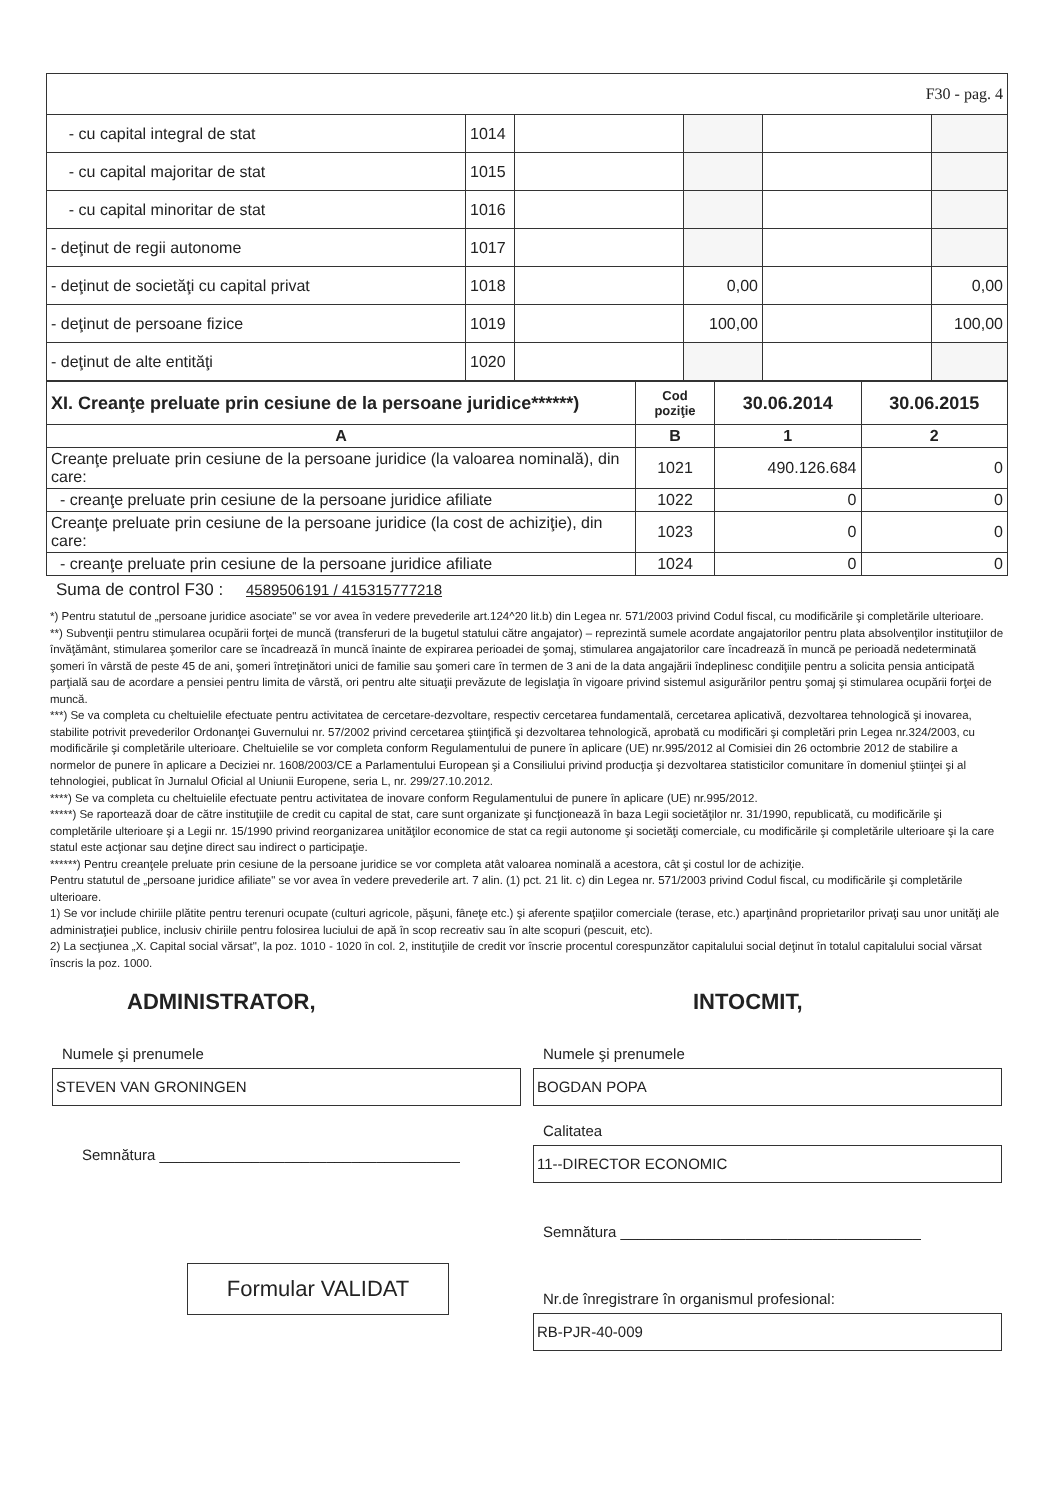| F30 - pag. 4 | | | | | |
| - cu capital integral de stat | 1014 | | | | |
| - cu capital majoritar de stat | 1015 | | | | |
| - cu capital minoritar de stat | 1016 | | | | |
| - deţinut de regii autonome | 1017 | | | | |
| - deţinut de societăţi cu capital privat | 1018 | | 0,00 | | 0,00 |
| - deţinut de persoane fizice | 1019 | | 100,00 | | 100,00 |
| - deţinut de alte entităţi | 1020 | | | | |
| XI. Creanţe preluate prin cesiune de la persoane juridice******) | Cod poziţie | 30.06.2014 | 30.06.2015 |
| --- | --- | --- | --- |
| A | B | 1 | 2 |
| Creanţe preluate prin cesiune de la persoane juridice (la valoarea nominală), din care: | 1021 | 490.126.684 | 0 |
| - creanţe preluate prin cesiune de la persoane juridice afiliate | 1022 | 0 | 0 |
| Creanţe preluate prin cesiune de la persoane juridice (la cost de achiziţie), din care: | 1023 | 0 | 0 |
| - creanţe preluate prin cesiune de la persoane juridice afiliate | 1024 | 0 | 0 |
Suma de control F30 : 4589506191 / 415315777218
*) Pentru statutul de „persoane juridice asociate" se vor avea în vedere prevederile art.124^20 lit.b) din Legea nr. 571/2003 privind Codul fiscal, cu modificările şi completările ulterioare.
**) Subvenţii pentru stimularea ocupării forţei de muncă (transferuri de la bugetul statului către angajator) – reprezintă sumele acordate angajatorilor pentru plata absolvenţilor instituţiilor de învăţământ, stimularea şomerilor care se încadrează în muncă înainte de expirarea perioadei de şomaj, stimularea angajatorilor care încadrează în muncă pe perioadă nedeterminată şomeri în vârstă de peste 45 de ani, şomeri întreţinători unici de familie sau şomeri care în termen de 3 ani de la data angajării îndeplinesc condiţiile pentru a solicita pensia anticipată parţială sau de acordare a pensiei pentru limita de vârstă, ori pentru alte situaţii prevăzute de legislaţia în vigoare privind sistemul asigurărilor pentru şomaj şi stimularea ocupării forţei de muncă.
***) Se va completa cu cheltuielile efectuate pentru activitatea de cercetare-dezvoltare, respectiv cercetarea fundamentală, cercetarea aplicativă, dezvoltarea tehnologică şi inovarea, stabilite potrivit prevederilor Ordonanţei Guvernului nr. 57/2002 privind cercetarea ştiinţifică şi dezvoltarea tehnologică, aprobată cu modificări şi completări prin Legea nr.324/2003, cu modificările şi completările ulterioare. Cheltuielile se vor completa conform Regulamentului de punere în aplicare (UE) nr.995/2012 al Comisiei din 26 octombrie 2012 de stabilire a normelor de punere în aplicare a Deciziei nr. 1608/2003/CE a Parlamentului European şi a Consiliului privind producţia şi dezvoltarea statisticilor comunitare în domeniul ştiinţei şi al tehnologiei, publicat în Jurnalul Oficial al Uniunii Europene, seria L, nr. 299/27.10.2012.
****) Se va completa cu cheltuielile efectuate pentru activitatea de inovare conform Regulamentului de punere în aplicare (UE) nr.995/2012.
*****) Se raportează doar de către instituţiile de credit cu capital de stat, care sunt organizate şi funcţionează în baza Legii societăţilor nr. 31/1990, republicată, cu modificările şi completările ulterioare şi a Legii nr. 15/1990 privind reorganizarea unităţilor economice de stat ca regii autonome şi societăţi comerciale, cu modificările şi completările ulterioare şi la care statul este acţionar sau deţine direct sau indirect o participaţie.
******) Pentru creanţele preluate prin cesiune de la persoane juridice se vor completa atât valoarea nominală a acestora, cât şi costul lor de achiziţie.
Pentru statutul de „persoane juridice afiliate" se vor avea în vedere prevederile art. 7 alin. (1) pct. 21 lit. c) din Legea nr. 571/2003 privind Codul fiscal, cu modificările şi completările ulterioare.
1) Se vor include chiriile plătite pentru terenuri ocupate (culturi agricole, păşuni, fâneţe etc.) şi aferente spaţiilor comerciale (terase, etc.) aparţinând proprietarilor privaţi sau unor unităţi ale administraţiei publice, inclusiv chiriile pentru folosirea luciului de apă în scop recreativ sau în alte scopuri (pescuit, etc).
2) La secţiunea „X. Capital social vărsat", la poz. 1010 - 1020 în col. 2, instituţiile de credit vor înscrie procentul corespunzător capitalului social deţinut în totalul capitalului social vărsat înscris la poz. 1000.
ADMINISTRATOR,
Numele şi prenumele
STEVEN VAN GRONINGEN
Semnătura ____________________________________
Formular VALIDAT
INTOCMIT,
Numele şi prenumele
BOGDAN POPA
Calitatea
11--DIRECTOR ECONOMIC
Semnătura ____________________________________
Nr.de înregistrare în organismul profesional:
RB-PJR-40-009